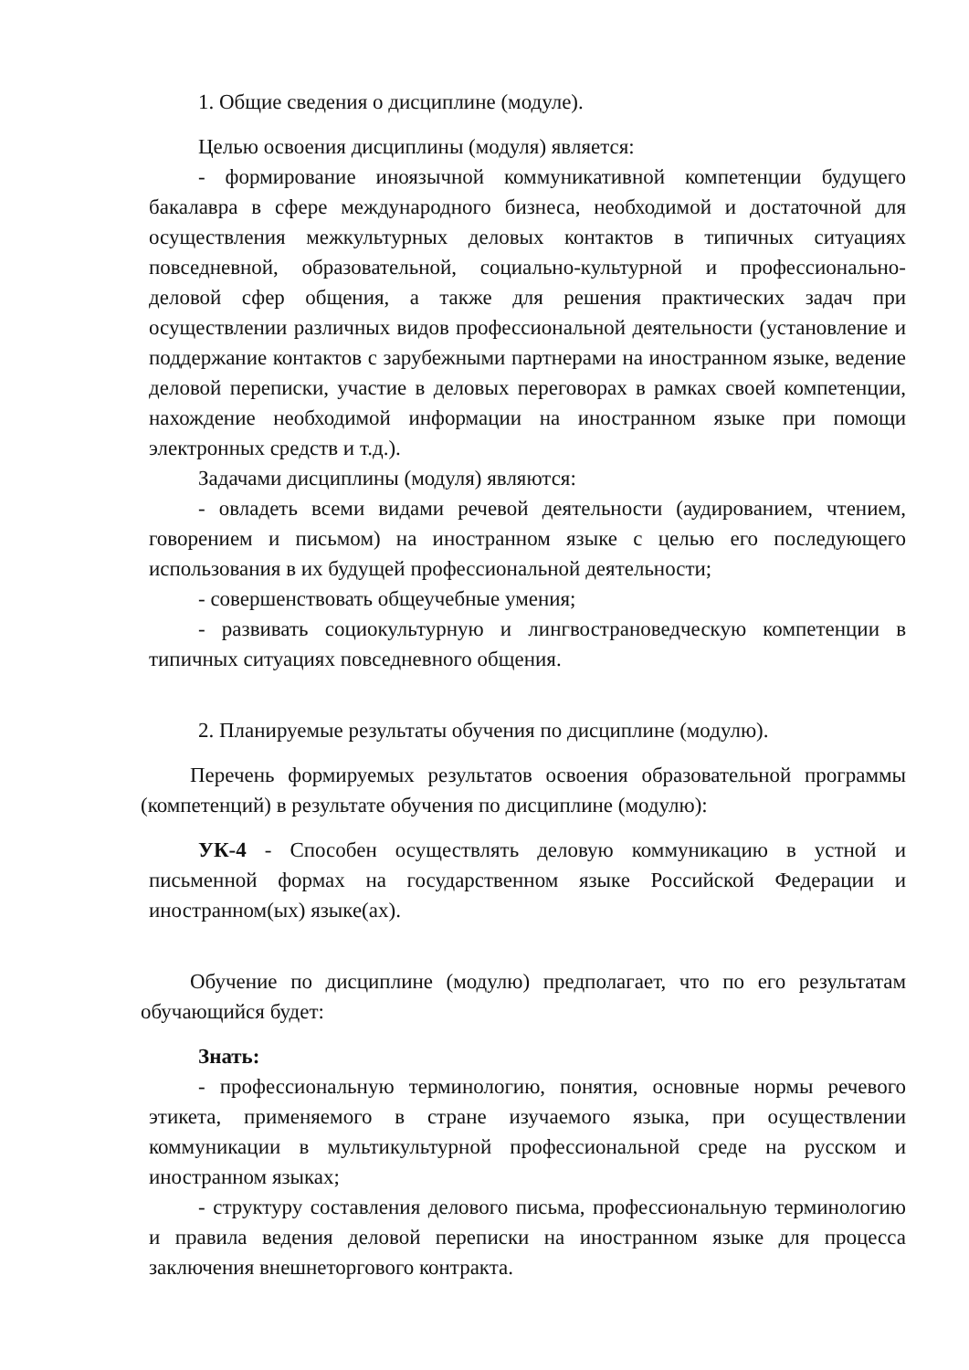1. Общие сведения о дисциплине (модуле).
Целью освоения дисциплины (модуля) является:
- формирование иноязычной коммуникативной компетенции будущего бакалавра в сфере международного бизнеса, необходимой и достаточной для осуществления межкультурных деловых контактов в типичных ситуациях повседневной, образовательной, социально-культурной и профессионально-деловой сфер общения, а также для решения практических задач при осуществлении различных видов профессиональной деятельности (установление и поддержание контактов с зарубежными партнерами на иностранном языке, ведение деловой переписки, участие в деловых переговорах в рамках своей компетенции, нахождение необходимой информации на иностранном языке при помощи электронных средств и т.д.).
Задачами дисциплины (модуля) являются:
- овладеть всеми видами речевой деятельности (аудированием, чтением, говорением и письмом) на иностранном языке с целью его последующего использования в их будущей профессиональной деятельности;
- совершенствовать общеучебные умения;
- развивать социокультурную и лингвострановедческую компетенции в типичных ситуациях повседневного общения.
2. Планируемые результаты обучения по дисциплине (модулю).
Перечень формируемых результатов освоения образовательной программы (компетенций) в результате обучения по дисциплине (модулю):
УК-4 - Способен осуществлять деловую коммуникацию в устной и письменной формах на государственном языке Российской Федерации и иностранном(ых) языке(ах).
Обучение по дисциплине (модулю) предполагает, что по его результатам обучающийся будет:
Знать:
- профессиональную терминологию, понятия, основные нормы речевого этикета, применяемого в стране изучаемого языка, при осуществлении коммуникации в мультикультурной профессиональной среде на русском и иностранном языках;
- структуру составления делового письма, профессиональную терминологию и правила ведения деловой переписки на иностранном языке для процесса заключения внешнеторгового контракта.